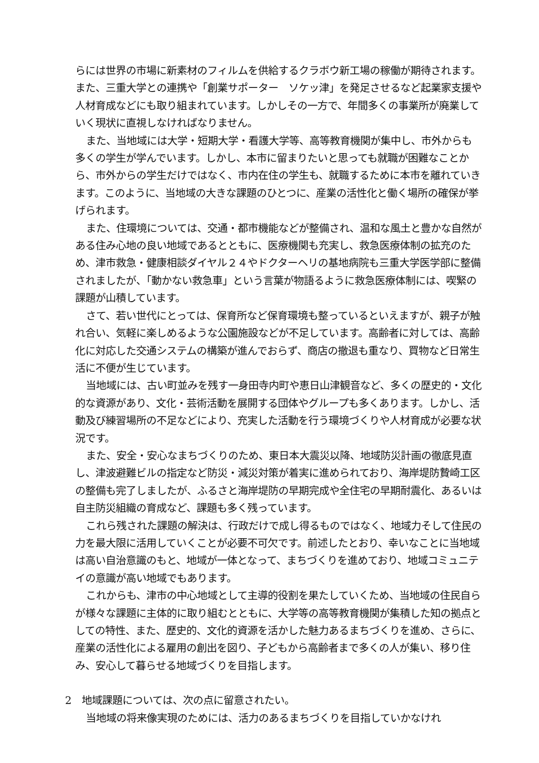らには世界の市場に新素材のフィルムを供給するクラボウ新工場の稼働が期待されます。また、三重大学との連携や「創業サポーター　ソケッ津」を発足させるなど起業家支援や人材育成などにも取り組まれています。しかしその一方で、年間多くの事業所が廃業していく現状に直視しなければなりません。
また、当地域には大学・短期大学・看護大学等、高等教育機関が集中し、市外からも多くの学生が学んでいます。しかし、本市に留まりたいと思っても就職が困難なことから、市外からの学生だけではなく、市内在住の学生も、就職するために本市を離れていきます。このように、当地域の大きな課題のひとつに、産業の活性化と働く場所の確保が挙げられます。
また、住環境については、交通・都市機能などが整備され、温和な風土と豊かな自然がある住み心地の良い地域であるとともに、医療機関も充実し、救急医療体制の拡充のため、津市救急・健康相談ダイヤル２４やドクターヘリの基地病院も三重大学医学部に整備されましたが、「動かない救急車」という言葉が物語るように救急医療体制には、喫緊の課題が山積しています。
さて、若い世代にとっては、保育所など保育環境も整っているといえますが、親子が触れ合い、気軽に楽しめるような公園施設などが不足しています。高齢者に対しては、高齢化に対応した交通システムの構築が進んでおらず、商店の撤退も重なり、買物など日常生活に不便が生じています。
当地域には、古い町並みを残す一身田寺内町や恵日山津観音など、多くの歴史的・文化的な資源があり、文化・芸術活動を展開する団体やグループも多くあります。しかし、活動及び練習場所の不足などにより、充実した活動を行う環境づくりや人材育成が必要な状況です。
また、安全・安心なまちづくりのため、東日本大震災以降、地域防災計画の徹底見直し、津波避難ビルの指定など防災・減災対策が着実に進められており、海岸堤防贄崎工区の整備も完了しましたが、ふるさと海岸堤防の早期完成や全住宅の早期耐震化、あるいは自主防災組織の育成など、課題も多く残っています。
これら残された課題の解決は、行政だけで成し得るものではなく、地域力そして住民の力を最大限に活用していくことが必要不可欠です。前述したとおり、幸いなことに当地域は高い自治意識のもと、地域が一体となって、まちづくりを進めており、地域コミュニテイの意識が高い地域でもあります。
これからも、津市の中心地域として主導的役割を果たしていくため、当地域の住民自らが様々な課題に主体的に取り組むとともに、大学等の高等教育機関が集積した知の拠点としての特性、また、歴史的、文化的資源を活かした魅力あるまちづくりを進め、さらに、産業の活性化による雇用の創出を図り、子どもから高齢者まで多くの人が集い、移り住み、安心して暮らせる地域づくりを目指します。
2　地域課題については、次の点に留意されたい。
当地域の将来像実現のためには、活力のあるまちづくりを目指していかなけれ